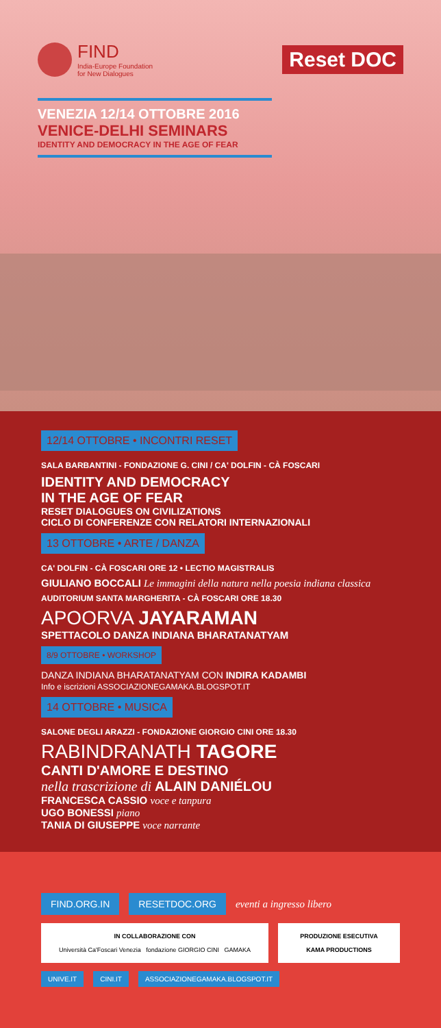FIND
India-Europe Foundation
for New Dialogues
Reset DOC
VENEZIA 12/14 OTTOBRE 2016
VENICE-DELHI SEMINARS
IDENTITY AND DEMOCRACY IN THE AGE OF FEAR
12/14 OTTOBRE • INCONTRI RESET
SALA BARBANTINI - FONDAZIONE G. CINI / CA' DOLFIN - CÀ FOSCARI
IDENTITY AND DEMOCRACY
IN THE AGE OF FEAR
RESET DIALOGUES ON CIVILIZATIONS
CICLO DI CONFERENZE CON RELATORI INTERNAZIONALI
13 OTTOBRE • ARTE / DANZA
CA' DOLFIN - CÀ FOSCARI ORE 12 • LECTIO MAGISTRALIS
GIULIANO BOCCALI Le immagini della natura nella poesia indiana classica
AUDITORIUM SANTA MARGHERITA - CÀ FOSCARI ORE 18.30
APOORVA JAYARAMAN
SPETTACOLO DANZA INDIANA BHARATANATYAM
8/9 OTTOBRE • WORKSHOP
DANZA INDIANA BHARATANATYAM CON INDIRA KADAMBI
Info e iscrizioni ASSOCIAZIONEGAMAKA.BLOGSPOT.IT
14 OTTOBRE • MUSICA
SALONE DEGLI ARAZZI - FONDAZIONE GIORGIO CINI ORE 18.30
RABINDRANATH TAGORE
CANTI D'AMORE E DESTINO
nella trascrizione di ALAIN DANIÉLOU
FRANCESCA CASSIO voce e tanpura
UGO BONESSI piano
TANIA DI GIUSEPPE voce narrante
FIND.ORG.IN RESETDOC.ORG eventi a ingresso libero
IN COLLABORAZIONE CON
Università Ca'Foscari Venezia fondazione GIORGIO CINI GAMAKA
PRODUZIONE ESECUTIVA
KAMA PRODUCTIONS
UNIVE.IT CINI.IT ASSOCIAZIONEGAMAKA.BLOGSPOT.IT